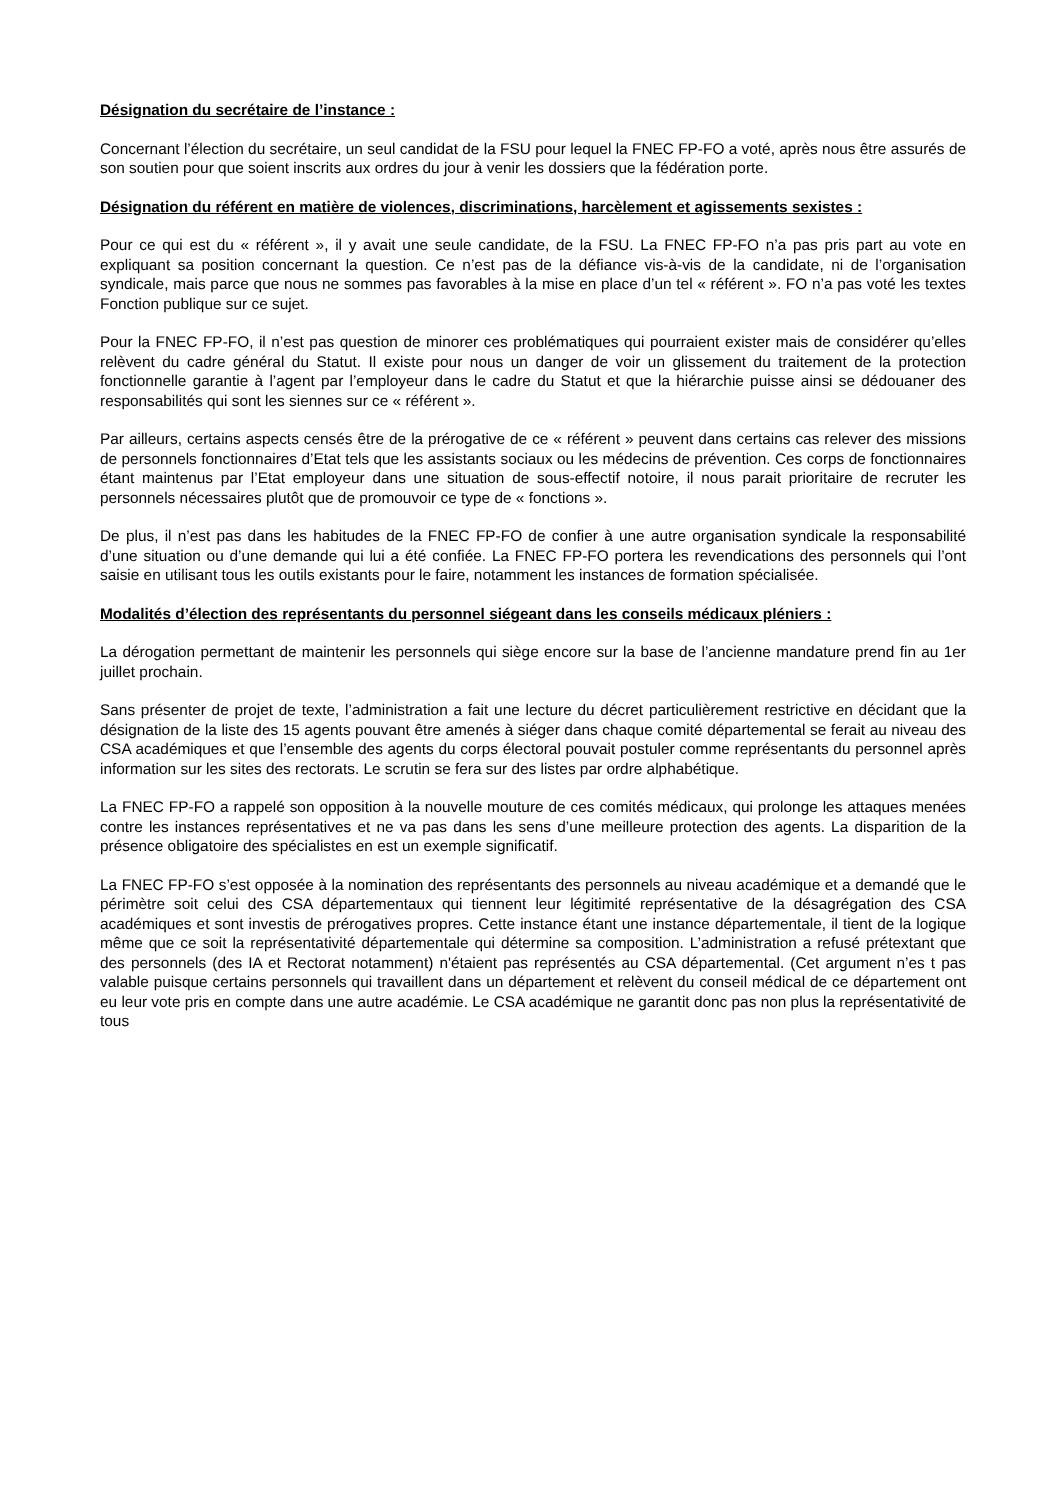Désignation du secrétaire de l’instance :
Concernant l’élection du secrétaire, un seul candidat de la FSU pour lequel la FNEC FP-FO a voté, après nous être assurés de son soutien pour que soient inscrits aux ordres du jour à venir les dossiers que la fédération porte.
Désignation du référent en matière de violences, discriminations, harcèlement et agissements sexistes :
Pour ce qui est du « référent », il y avait une seule candidate, de la FSU. La FNEC FP-FO n’a pas pris part au vote en expliquant sa position concernant la question. Ce n’est pas de la défiance vis-à-vis de la candidate, ni de l’organisation syndicale, mais parce que nous ne sommes pas favorables à la mise en place d’un tel « référent ». FO n’a pas voté les textes Fonction publique sur ce sujet.
Pour la FNEC FP-FO, il n’est pas question de minorer ces problématiques qui pourraient exister mais de considérer qu’elles relèvent du cadre général du Statut. Il existe pour nous un danger de voir un glissement du traitement de la protection fonctionnelle garantie à l’agent par l’employeur dans le cadre du Statut et que la hiérarchie puisse ainsi se dédouaner des responsabilités qui sont les siennes sur ce « référent ».
Par ailleurs, certains aspects censés être de la prérogative de ce « référent » peuvent dans certains cas relever des missions de personnels fonctionnaires d’Etat tels que les assistants sociaux ou les médecins de prévention. Ces corps de fonctionnaires étant maintenus par l’Etat employeur dans une situation de sous-effectif notoire, il nous parait prioritaire de recruter les personnels nécessaires plutôt que de promouvoir ce type de « fonctions ».
De plus, il n’est pas dans les habitudes de la FNEC FP-FO de confier à une autre organisation syndicale la responsabilité d’une situation ou d’une demande qui lui a été confiée. La FNEC FP-FO portera les revendications des personnels qui l’ont saisie en utilisant tous les outils existants pour le faire, notamment les instances de formation spécialisée.
Modalités d’élection des représentants du personnel siégeant dans les conseils médicaux pléniers :
La dérogation permettant de maintenir les personnels qui siège encore sur la base de l’ancienne mandature prend fin au 1er juillet prochain.
Sans présenter de projet de texte, l’administration a fait une lecture du décret particulièrement restrictive en décidant que la désignation de la liste des 15 agents pouvant être amenés à siéger dans chaque comité départemental se ferait au niveau des CSA académiques et que l’ensemble des agents du corps électoral pouvait postuler comme représentants du personnel après information sur les sites des rectorats. Le scrutin se fera sur des listes par ordre alphabétique.
La FNEC FP-FO a rappelé son opposition à la nouvelle mouture de ces comités médicaux, qui prolonge les attaques menées contre les instances représentatives et ne va pas dans les sens d’une meilleure protection des agents. La disparition de la présence obligatoire des spécialistes en est un exemple significatif.
La FNEC FP-FO s’est opposée à la nomination des représentants des personnels au niveau académique et a demandé que le périmètre soit celui des CSA départementaux qui tiennent leur légitimité représentative de la désagrégation des CSA académiques et sont investis de prérogatives propres. Cette instance étant une instance départementale, il tient de la logique même que ce soit la représentativité départementale qui détermine sa composition. L’administration a refusé prétextant que des personnels (des IA et Rectorat notamment) n'étaient pas représentés au CSA départemental. (Cet argument n’es t pas valable puisque certains personnels qui travaillent dans un département et relèvent du conseil médical de ce département ont eu leur vote pris en compte dans une autre académie. Le CSA académique ne garantit donc pas non plus la représentativité de tous